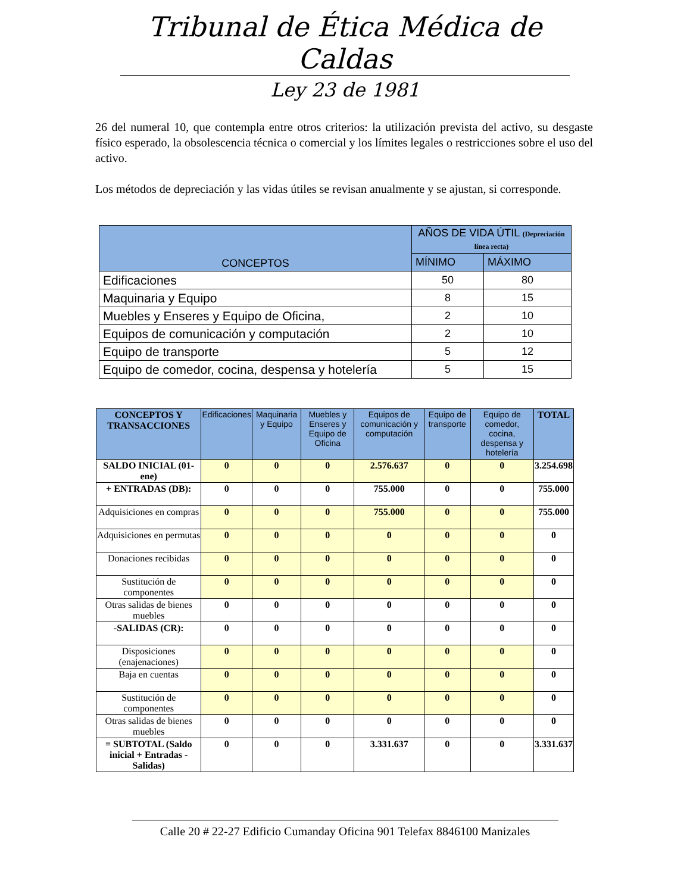Tribunal de Ética Médica de Caldas
Ley 23 de 1981
26 del numeral 10, que contempla entre otros criterios: la utilización prevista del activo, su desgaste físico esperado, la obsolescencia técnica o comercial y los límites legales o restricciones sobre el uso del activo.
Los métodos de depreciación y las vidas útiles se revisan anualmente y se ajustan, si corresponde.
| CONCEPTOS | AÑOS DE VIDA ÚTIL (Depreciación línea recta) | |
| --- | --- | --- |
| | MÍNIMO | MÁXIMO |
| Edificaciones | 50 | 80 |
| Maquinaria y Equipo | 8 | 15 |
| Muebles y Enseres y Equipo de Oficina, | 2 | 10 |
| Equipos de comunicación y computación | 2 | 10 |
| Equipo de transporte | 5 | 12 |
| Equipo de comedor, cocina, despensa y hotelería | 5 | 15 |
| CONCEPTOS Y TRANSACCIONES | Edificaciones | Maquinaria y Equipo | Muebles y Enseres y Equipo de Oficina | Equipos de comunicación y computación | Equipo de transporte | Equipo de comedor, cocina, despensa y hotelería | TOTAL |
| --- | --- | --- | --- | --- | --- | --- | --- |
| SALDO INICIAL (01-ene) | 0 | 0 | 0 | 2.576.637 | 0 | 0 | 3.254.698 |
| + ENTRADAS (DB): | 0 | 0 | 0 | 755.000 | 0 | 0 | 755.000 |
| Adquisiciones en compras | 0 | 0 | 0 | 755.000 | 0 | 0 | 755.000 |
| Adquisiciones en permutas | 0 | 0 | 0 | 0 | 0 | 0 | 0 |
| Donaciones recibidas | 0 | 0 | 0 | 0 | 0 | 0 | 0 |
| Sustitución de componentes | 0 | 0 | 0 | 0 | 0 | 0 | 0 |
| Otras salidas de bienes muebles | 0 | 0 | 0 | 0 | 0 | 0 | 0 |
| -SALIDAS (CR): | 0 | 0 | 0 | 0 | 0 | 0 | 0 |
| Disposiciones (enajenaciones) | 0 | 0 | 0 | 0 | 0 | 0 | 0 |
| Baja en cuentas | 0 | 0 | 0 | 0 | 0 | 0 | 0 |
| Sustitución de componentes | 0 | 0 | 0 | 0 | 0 | 0 | 0 |
| Otras salidas de bienes muebles | 0 | 0 | 0 | 0 | 0 | 0 | 0 |
| = SUBTOTAL (Saldo inicial + Entradas - Salidas) | 0 | 0 | 0 | 3.331.637 | 0 | 0 | 3.331.637 |
Calle 20 # 22-27 Edificio Cumanday Oficina 901 Telefax 8846100 Manizales